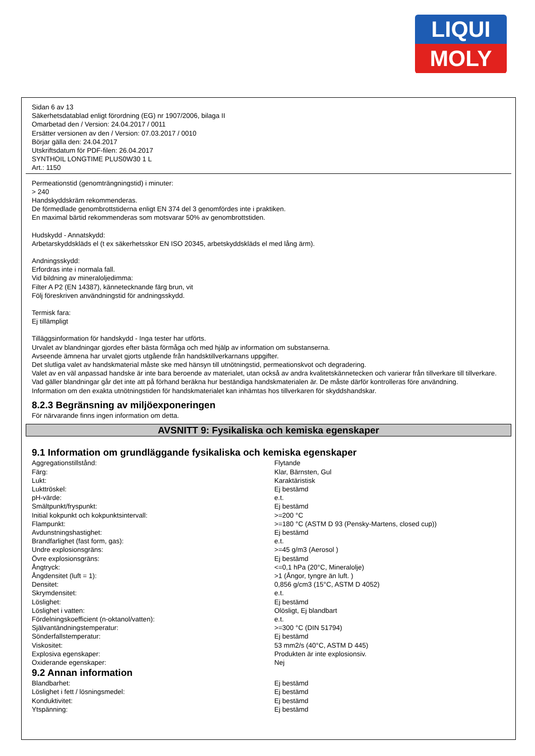LIQUI
MOLY
Sidan 6 av 13
Säkerhetsdatablad enligt förordning (EG) nr 1907/2006, bilaga II
Omarbetad den / Version: 24.04.2017 / 0011
Ersätter versionen av den / Version: 07.03.2017 / 0010
Börjar gälla den: 24.04.2017
Utskriftsdatum för PDF-filen: 26.04.2017
SYNTHOIL LONGTIME PLUS0W30 1 L
Art.: 1150
Permeationstid (genomträngningstid) i minuter:
> 240
Handskyddskräm rekommenderas.
De förmedlade genombrottstiderna enligt EN 374 del 3 genomfördes inte i praktiken.
En maximal bärtid rekommenderas som motsvarar 50% av genombrottstiden.
Hudskydd - Annatskydd:
Arbetarskyddskläds el (t ex säkerhetsskor EN ISO 20345, arbetskyddskläds el med lång ärm).
Andningsskydd:
Erfordras inte i normala fall.
Vid bildning av mineraloljedimma:
Filter A P2 (EN 14387), kännetecknande färg brun, vit
Följ föreskriven användningstid för andningsskydd.
Termisk fara:
Ej tillämpligt
Tilläggsinformation för handskydd - Inga tester har utförts.
Urvalet av blandningar gjordes efter bästa förmåga och med hjälp av information om substanserna.
Avseende ämnena har urvalet gjorts utgående från handsktillverkarnans uppgifter.
Det slutliga valet av handskmaterial måste ske med hänsyn till utnötningstid, permeationskvot och degradering.
Valet av en väl anpassad handske är inte bara beroende av materialet, utan också av andra kvalitetskännetecken och varierar från tillverkare till tillverkare.
Vad gäller blandningar går det inte att på förhand beräkna hur beständiga handskmaterialen är. De måste därför kontrolleras före användning.
Information om den exakta utnötningstiden för handskmaterialet kan inhämtas hos tillverkaren för skyddshandskar.
8.2.3 Begränsning av miljöexponeringen
För närvarande finns ingen information om detta.
AVSNITT 9: Fysikaliska och kemiska egenskaper
9.1 Information om grundläggande fysikaliska och kemiska egenskaper
| Aggregationstillstånd: | Flytande |
| Färg: | Klar, Bärnsten, Gul |
| Lukt: | Karaktäristisk |
| Lukttröskel: | Ej bestämd |
| pH-värde: | e.t. |
| Smältpunkt/fryspunkt: | Ej bestämd |
| Initial kokpunkt och kokpunktsintervall: | >=200 °C |
| Flampunkt: | >=180 °C (ASTM D 93 (Pensky-Martens, closed cup)) |
| Avdunstningshastighet: | Ej bestämd |
| Brandfarlighet (fast form, gas): | e.t. |
| Undre explosionsgräns: | >=45 g/m3 (Aerosol ) |
| Övre explosionsgräns: | Ej bestämd |
| Ångtryck: | <=0,1 hPa (20°C, Mineralolje) |
| Ångdensitet (luft = 1): | >1 (Ångor, tyngre än luft. ) |
| Densitet: | 0,856 g/cm3 (15°C, ASTM D 4052) |
| Skrymdensitet: | e.t. |
| Löslighet: | Ej bestämd |
| Löslighet i vatten: | Olösligt, Ej blandbart |
| Fördelningskoefficient (n-oktanol/vatten): | e.t. |
| Självantändningstemperatur: | >=300 °C (DIN 51794) |
| Sönderfallstemperatur: | Ej bestämd |
| Viskositet: | 53 mm2/s (40°C, ASTM D 445) |
| Explosiva egenskaper: | Produkten är inte explosionsiv. |
| Oxiderande egenskaper: | Nej |
9.2 Annan information
| Blandbarhet: | Ej bestämd |
| Löslighet i fett / lösningsmedel: | Ej bestämd |
| Konduktivitet: | Ej bestämd |
| Ytspänning: | Ej bestämd |